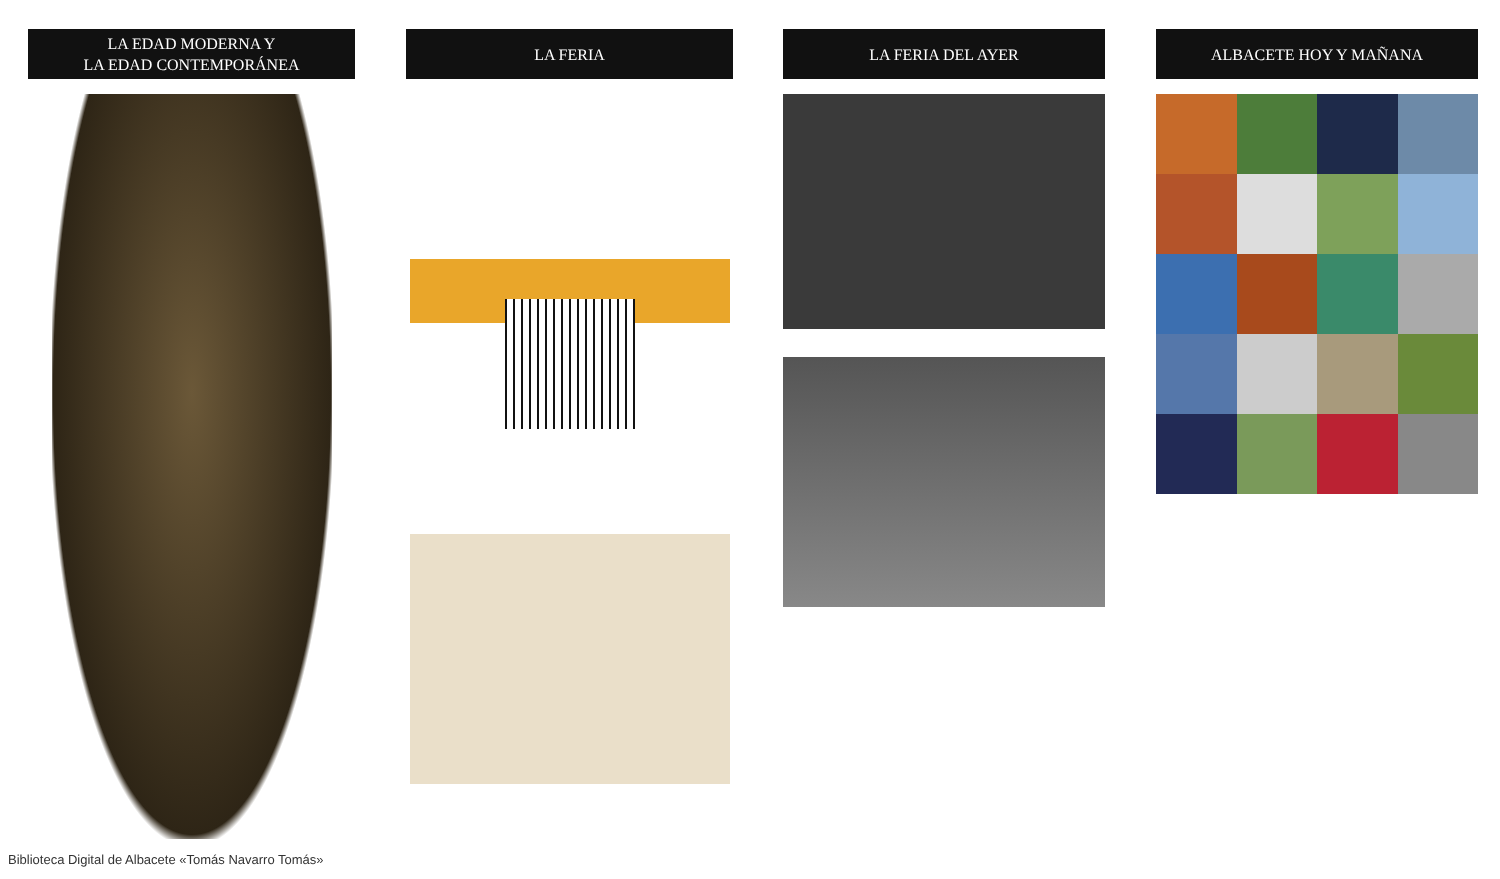LA EDAD MODERNA Y
LA EDAD CONTEMPORÁNEA
LA FERIA LA FERIA DEL AYER ALBACETE HOY Y MAÑANA
Biblioteca Digital de Albacete «Tomás Navarro Tomás»